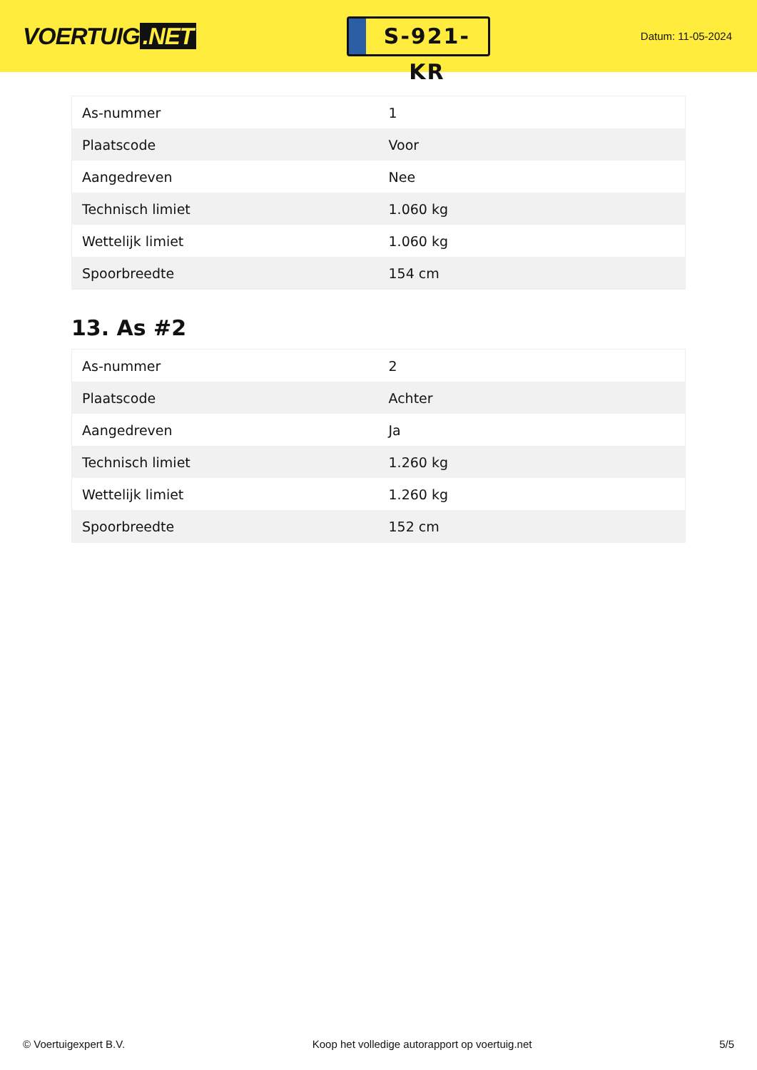VOERTUIG.NET
S-921-KR
Datum: 11-05-2024
| As-nummer | 1 |
| Plaatscode | Voor |
| Aangedreven | Nee |
| Technisch limiet | 1.060 kg |
| Wettelijk limiet | 1.060 kg |
| Spoorbreedte | 154 cm |
13. As #2
| As-nummer | 2 |
| Plaatscode | Achter |
| Aangedreven | Ja |
| Technisch limiet | 1.260 kg |
| Wettelijk limiet | 1.260 kg |
| Spoorbreedte | 152 cm |
© Voertuigexpert B.V. Koop het volledige autorapport op voertuig.net 5/5